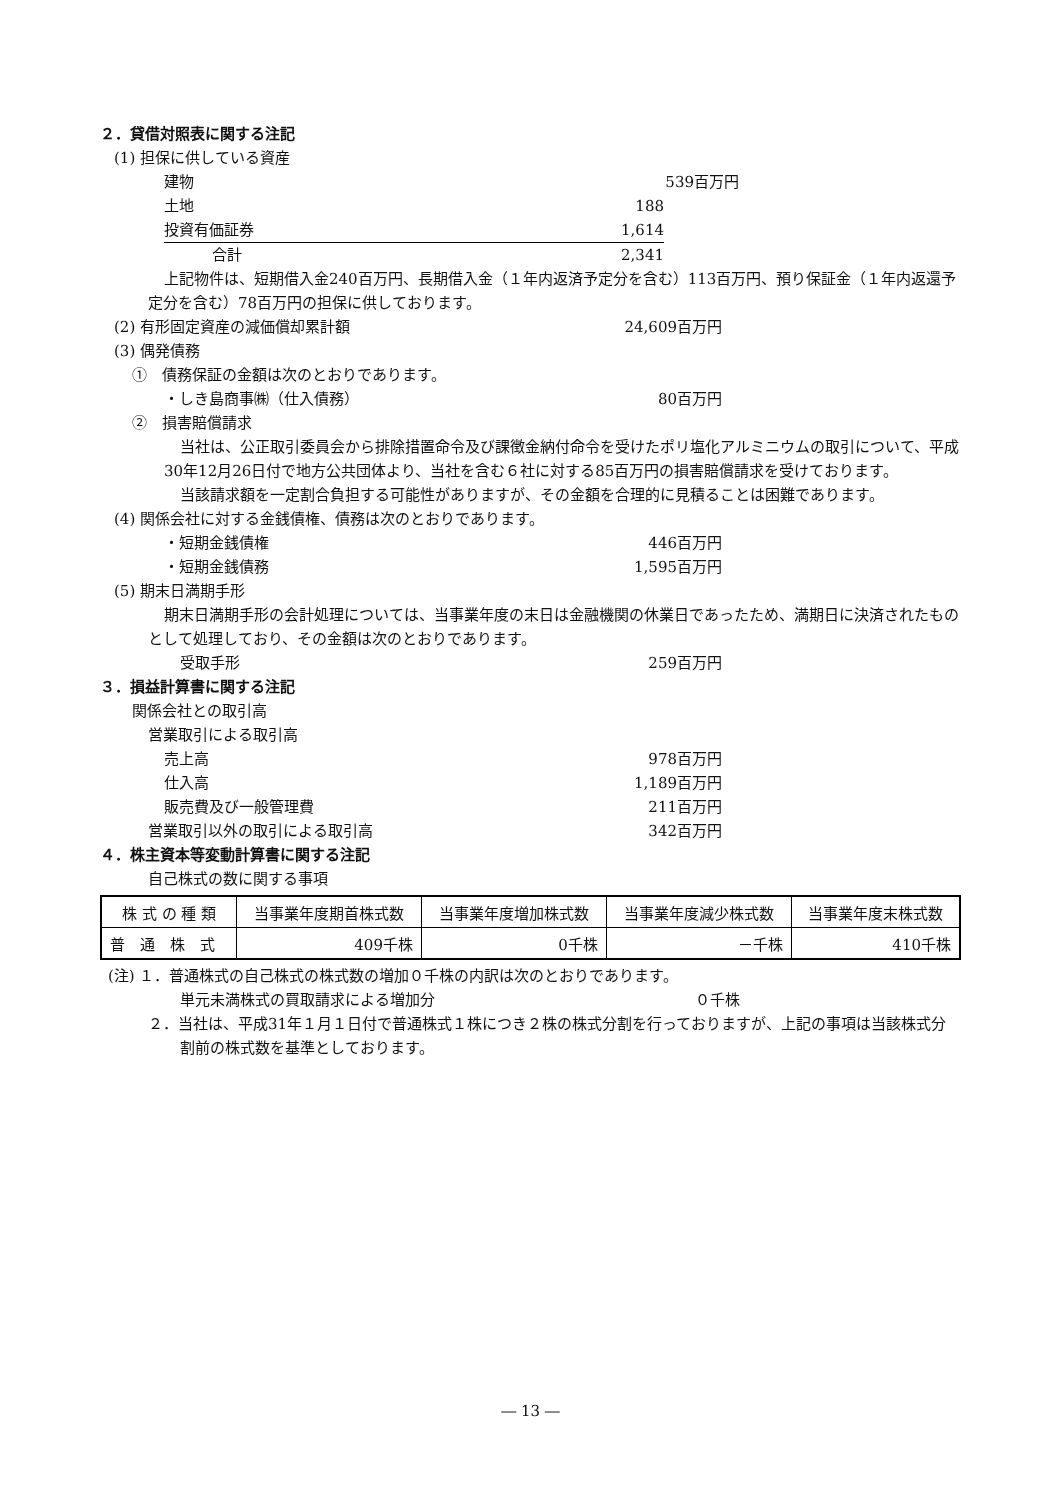２．貸借対照表に関する注記
(1) 担保に供している資産
建物 539百万円
土地 188
投資有価証券 1,614
合計 2,341
上記物件は、短期借入金240百万円、長期借入金（１年内返済予定分を含む）113百万円、預り保証金（１年内返還予定分を含む）78百万円の担保に供しております。
(2) 有形固定資産の減価償却累計額 24,609百万円
(3) 偶発債務
①　債務保証の金額は次のとおりであります。
・しき島商事㈱（仕入債務） 80百万円
②　損害賠償請求
当社は、公正取引委員会から排除措置命令及び課徴金納付命令を受けたポリ塩化アルミニウムの取引について、平成30年12月26日付で地方公共団体より、当社を含む６社に対する85百万円の損害賠償請求を受けております。
当該請求額を一定割合負担する可能性がありますが、その金額を合理的に見積ることは困難であります。
(4) 関係会社に対する金銭債権、債務は次のとおりであります。
・短期金銭債権 446百万円
・短期金銭債務 1,595百万円
(5) 期末日満期手形
期末日満期手形の会計処理については、当事業年度の末日は金融機関の休業日であったため、満期日に決済されたものとして処理しており、その金額は次のとおりであります。
受取手形 259百万円
３．損益計算書に関する注記
関係会社との取引高
営業取引による取引高
売上高 978百万円
仕入高 1,189百万円
販売費及び一般管理費 211百万円
営業取引以外の取引による取引高 342百万円
４．株主資本等変動計算書に関する注記
自己株式の数に関する事項
| 株 式 の 種 類 | 当事業年度期首株式数 | 当事業年度増加株式数 | 当事業年度減少株式数 | 当事業年度末株式数 |
| --- | --- | --- | --- | --- |
| 普 通 株 式 | 409千株 | 0千株 | －千株 | 410千株 |
(注) １．普通株式の自己株式の株式数の増加０千株の内訳は次のとおりであります。
単元未満株式の買取請求による増加分 ０千株
２．当社は、平成31年１月１日付で普通株式１株につき２株の株式分割を行っておりますが、上記の事項は当該株式分割前の株式数を基準としております。
― 13 ―